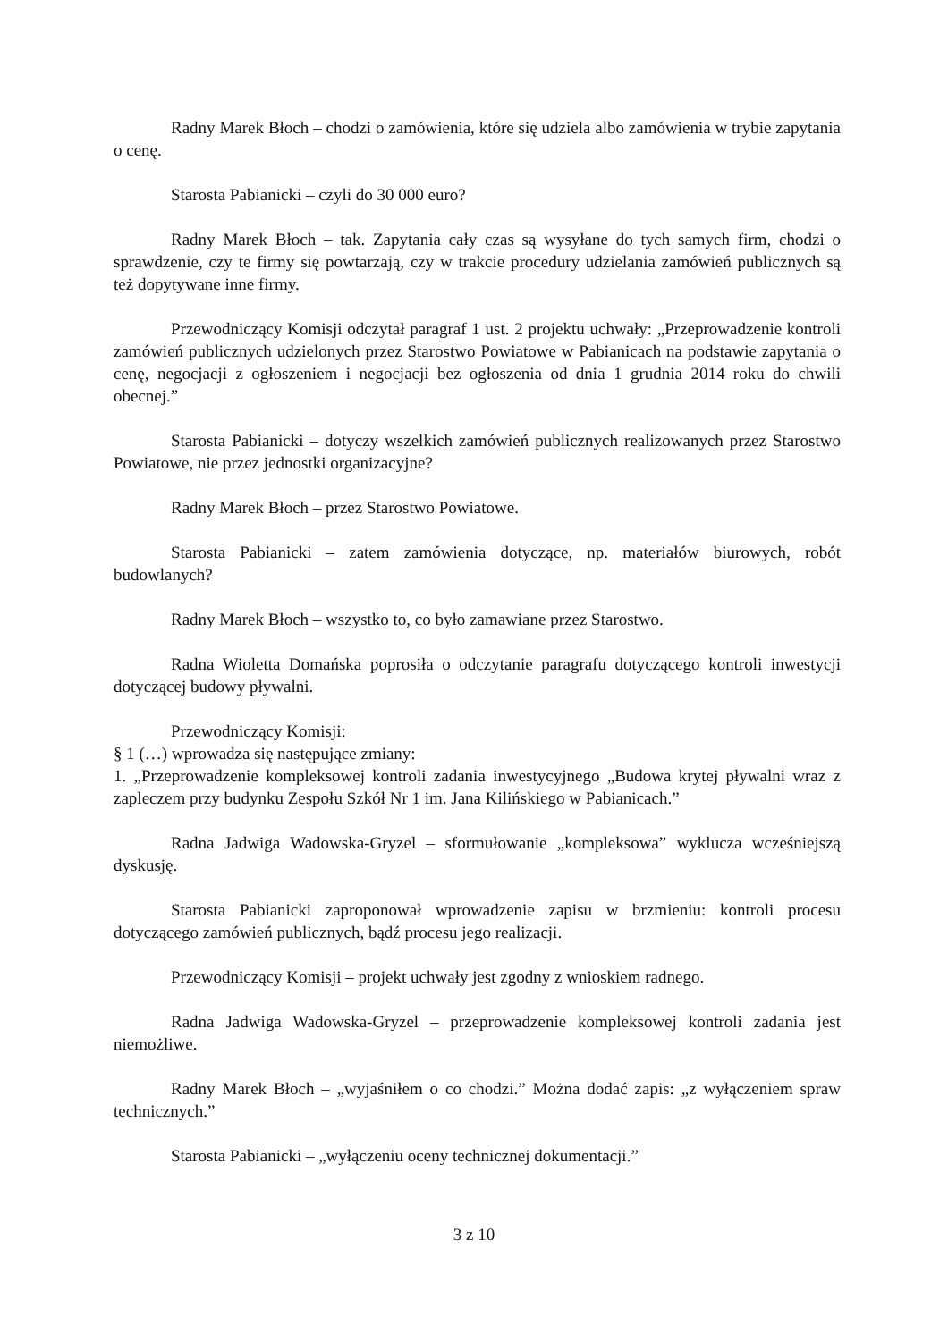Radny Marek Błoch – chodzi o zamówienia, które się udziela albo zamówienia w trybie zapytania o cenę.
Starosta Pabianicki – czyli do 30 000 euro?
Radny Marek Błoch – tak. Zapytania cały czas są wysyłane do tych samych firm, chodzi o sprawdzenie, czy te firmy się powtarzają, czy w trakcie procedury udzielania zamówień publicznych są też dopytywane inne firmy.
Przewodniczący Komisji odczytał paragraf 1 ust. 2 projektu uchwały: „Przeprowadzenie kontroli zamówień publicznych udzielonych przez Starostwo Powiatowe w Pabianicach na podstawie zapytania o cenę, negocjacji z ogłoszeniem i negocjacji bez ogłoszenia od dnia 1 grudnia 2014 roku do chwili obecnej.”
Starosta Pabianicki – dotyczy wszelkich zamówień publicznych realizowanych przez Starostwo Powiatowe, nie przez jednostki organizacyjne?
Radny Marek Błoch – przez Starostwo Powiatowe.
Starosta Pabianicki – zatem zamówienia dotyczące, np. materiałów biurowych, robót budowlanych?
Radny Marek Błoch – wszystko to, co było zamawiane przez Starostwo.
Radna Wioletta Domańska poprosiła o odczytanie paragrafu dotyczącego kontroli inwestycji dotyczącej budowy pływalni.
Przewodniczący Komisji:
§ 1 (…) wprowadza się następujące zmiany:
1. „Przeprowadzenie kompleksowej kontroli zadania inwestycyjnego „Budowa krytej pływalni wraz z zapleczem przy budynku Zespołu Szkół Nr 1 im. Jana Kilińskiego w Pabianicach.”
Radna Jadwiga Wadowska-Gryzel – sformułowanie „kompleksowa” wyklucza wcześniejszą dyskusję.
Starosta Pabianicki zaproponował wprowadzenie zapisu w brzmieniu: kontroli procesu dotyczącego zamówień publicznych, bądź procesu jego realizacji.
Przewodniczący Komisji – projekt uchwały jest zgodny z wnioskiem radnego.
Radna Jadwiga Wadowska-Gryzel – przeprowadzenie kompleksowej kontroli zadania jest niemożliwe.
Radny Marek Błoch – „wyjaśniłem o co chodzi.” Można dodać zapis: „z wyłączeniem spraw technicznych.”
Starosta Pabianicki – „wyłączeniu oceny technicznej dokumentacji.”
3 z 10